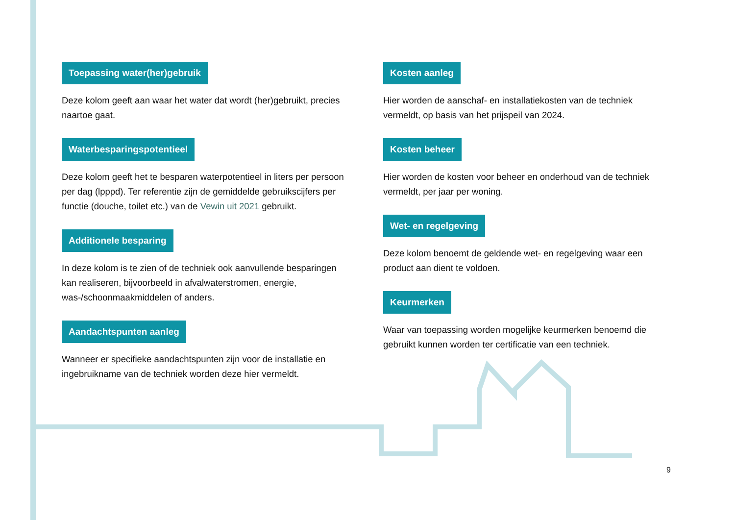Toepassing water(her)gebruik
Deze kolom geeft aan waar het water dat wordt (her)gebruikt, precies naartoe gaat.
Waterbesparingspotentieel
Deze kolom geeft het te besparen waterpotentieel in liters per persoon per dag (lpppd). Ter referentie zijn de gemiddelde gebruikscijfers per functie (douche, toilet etc.) van de Vewin uit 2021 gebruikt.
Additionele besparing
In deze kolom is te zien of de techniek ook aanvullende besparingen kan realiseren, bijvoorbeeld in afvalwaterstromen, energie, was-/schoonmaakmiddelen of anders.
Aandachtspunten aanleg
Wanneer er specifieke aandachtspunten zijn voor de installatie en ingebruikname van de techniek worden deze hier vermeldt.
Kosten aanleg
Hier worden de aanschaf- en installatiekosten van de techniek vermeldt, op basis van het prijspeil van 2024.
Kosten beheer
Hier worden de kosten voor beheer en onderhoud van de techniek vermeldt, per jaar per woning.
Wet- en regelgeving
Deze kolom benoemt de geldende wet- en regelgeving waar een product aan dient te voldoen.
Keurmerken
Waar van toepassing worden mogelijke keurmerken benoemd die gebruikt kunnen worden ter certificatie van een techniek.
9